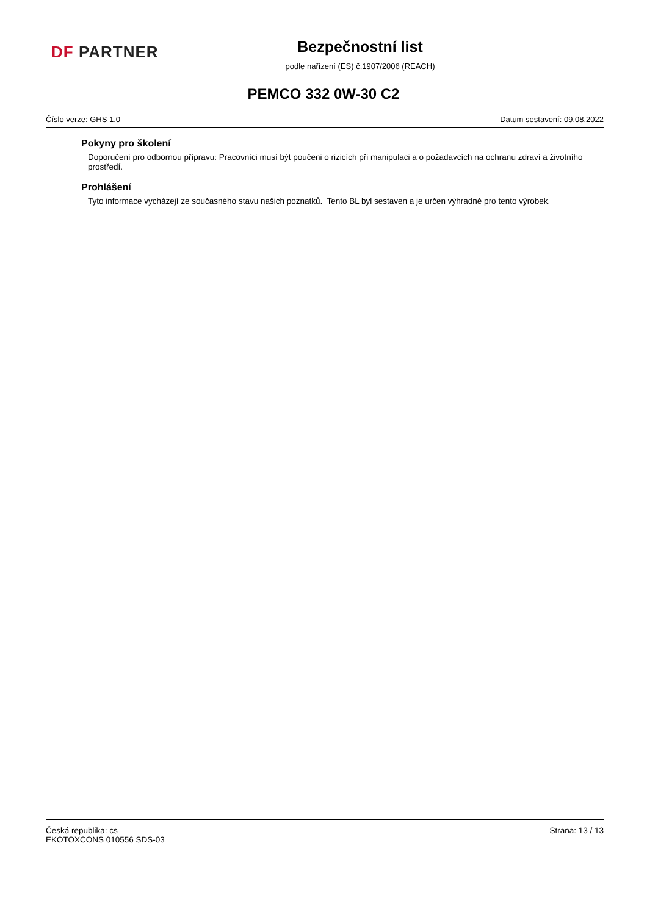DF PARTNER
Bezpečnostní list
podle nařízení (ES) č.1907/2006 (REACH)
PEMCO 332 0W-30 C2
Číslo verze: GHS 1.0 Datum sestavení: 09.08.2022
Pokyny pro školení
Doporučení pro odbornou přípravu: Pracovníci musí být poučeni o rizicích při manipulaci a o požadavcích na ochranu zdraví a životního prostředí.
Prohlášení
Tyto informace vycházejí ze současného stavu našich poznatků. Tento BL byl sestaven a je určen výhradně pro tento výrobek.
Česká republika: cs
EKOTOXCONS 010556 SDS-03
Strana: 13 / 13